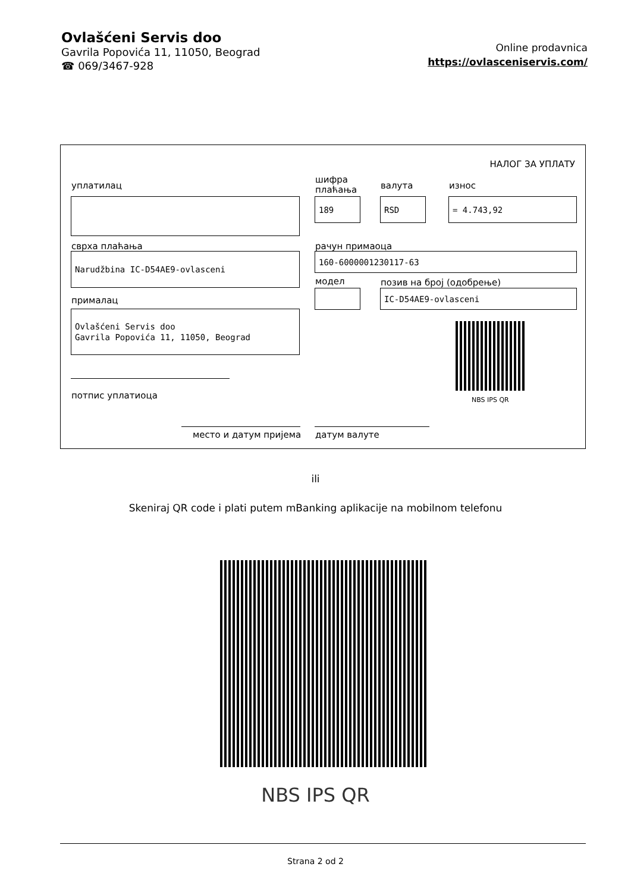Ovlašćeni Servis doo
Gavrila Popovića 11, 11050, Beograd
☎ 069/3467-928
Online prodavnica
https://ovlasceniservis.com/
НАЛОГ ЗА УПЛАТУ
уплатилац
шифра
плаћања
валута износ
189 RSD = 4.743,92
сврха плаћања рачун примаоца
Narudžbina IC-D54AE9-ovlasceni 160-6000001230117-63
модел позив на број (одобрење)
IC-D54AE9-ovlasceni
прималац
Ovlašćeni Servis doo
Gavrila Popovića 11, 11050, Beograd
NBS IPS QR
потпис уплатиоца
место и датум пријема датум валуте
ili
Skeniraj QR code i plati putem mBanking aplikacije na mobilnom telefonu
NBS IPS QR
Strana 2 od 2